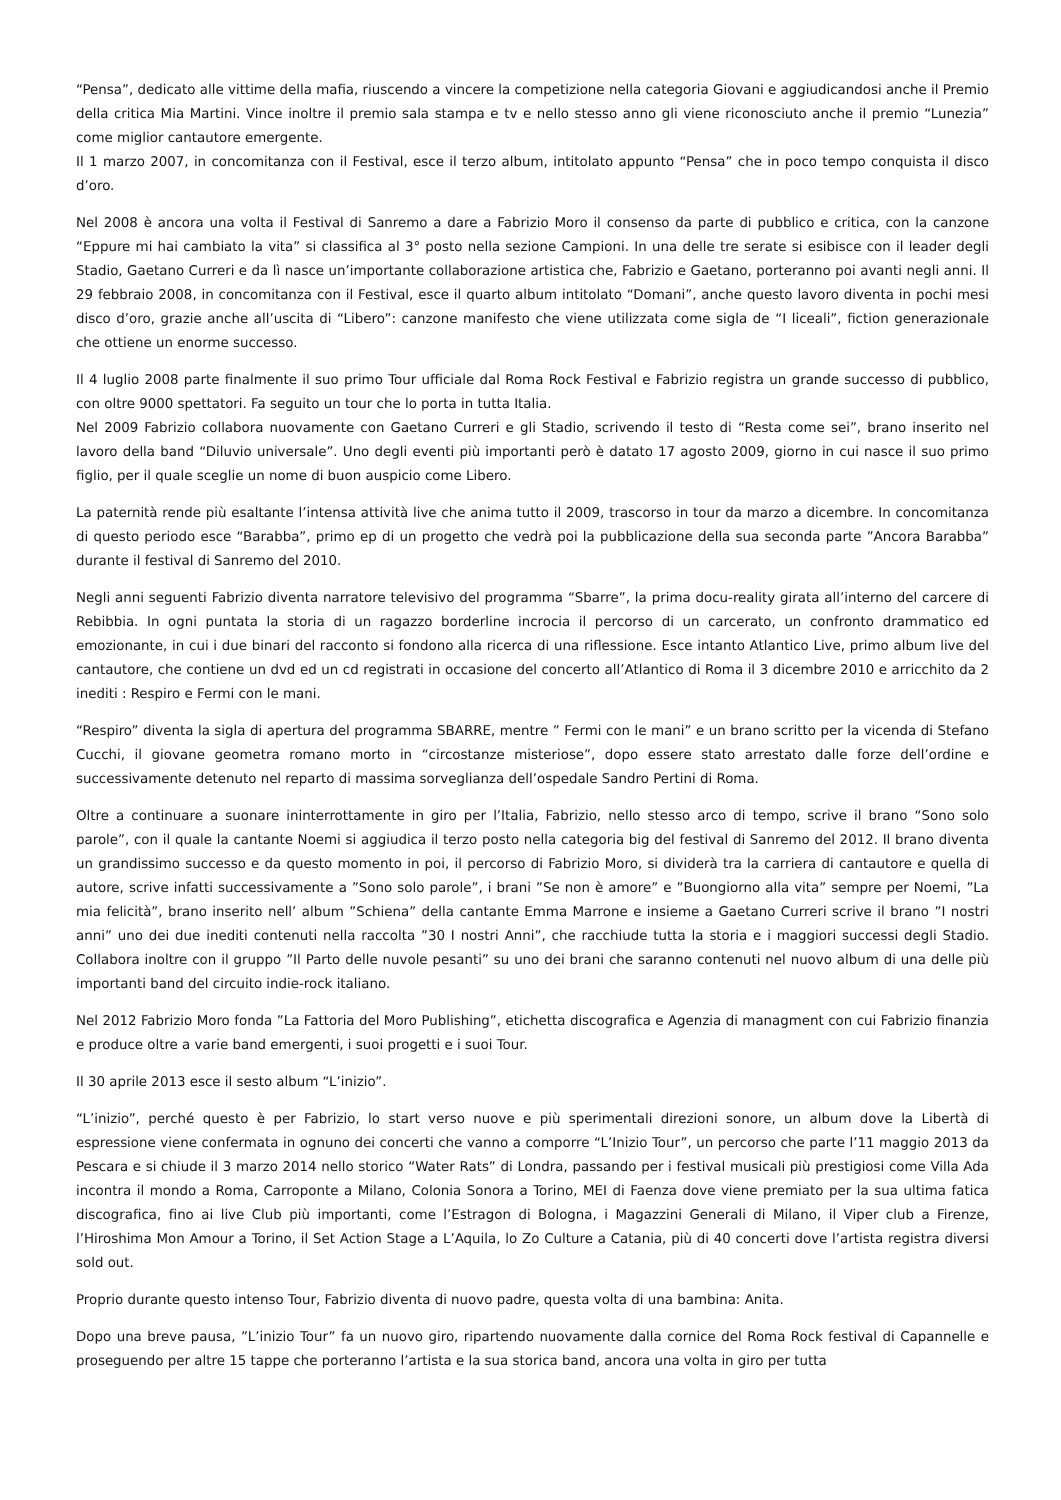“Pensa”, dedicato alle vittime della mafia, riuscendo a vincere la competizione nella categoria Giovani e aggiudicandosi anche il Premio della critica Mia Martini. Vince inoltre il premio sala stampa e tv e nello stesso anno gli viene riconosciuto anche il premio “Lunezia” come miglior cantautore emergente.
Il 1 marzo 2007, in concomitanza con il Festival, esce il terzo album, intitolato appunto “Pensa” che in poco tempo conquista il disco d’oro.
Nel 2008 è ancora una volta il Festival di Sanremo a dare a Fabrizio Moro il consenso da parte di pubblico e critica, con la canzone “Eppure mi hai cambiato la vita” si classifica al 3° posto nella sezione Campioni. In una delle tre serate si esibisce con il leader degli Stadio, Gaetano Curreri e da lì nasce un’importante collaborazione artistica che, Fabrizio e Gaetano, porteranno poi avanti negli anni. Il 29 febbraio 2008, in concomitanza con il Festival, esce il quarto album intitolato “Domani”, anche questo lavoro diventa in pochi mesi disco d’oro, grazie anche all’uscita di “Libero”: canzone manifesto che viene utilizzata come sigla de “I liceali”, fiction generazionale che ottiene un enorme successo.
Il 4 luglio 2008 parte finalmente il suo primo Tour ufficiale dal Roma Rock Festival e Fabrizio registra un grande successo di pubblico, con oltre 9000 spettatori. Fa seguito un tour che lo porta in tutta Italia.
Nel 2009 Fabrizio collabora nuovamente con Gaetano Curreri e gli Stadio, scrivendo il testo di “Resta come sei”, brano inserito nel lavoro della band “Diluvio universale”. Uno degli eventi più importanti però è datato 17 agosto 2009, giorno in cui nasce il suo primo figlio, per il quale sceglie un nome di buon auspicio come Libero.
La paternità rende più esaltante l’intensa attività live che anima tutto il 2009, trascorso in tour da marzo a dicembre. In concomitanza di questo periodo esce “Barabba”, primo ep di un progetto che vedrà poi la pubblicazione della sua seconda parte ”Ancora Barabba” durante il festival di Sanremo del 2010.
Negli anni seguenti Fabrizio diventa narratore televisivo del programma “Sbarre”, la prima docu-reality girata all’interno del carcere di Rebibbia. In ogni puntata la storia di un ragazzo borderline incrocia il percorso di un carcerato, un confronto drammatico ed emozionante, in cui i due binari del racconto si fondono alla ricerca di una riflessione. Esce intanto Atlantico Live, primo album live del cantautore, che contiene un dvd ed un cd registrati in occasione del concerto all’Atlantico di Roma il 3 dicembre 2010 e arricchito da 2 inediti : Respiro e Fermi con le mani.
“Respiro” diventa la sigla di apertura del programma SBARRE, mentre ” Fermi con le mani” e un brano scritto per la vicenda di Stefano Cucchi, il giovane geometra romano morto in “circostanze misteriose”, dopo essere stato arrestato dalle forze dell’ordine e successivamente detenuto nel reparto di massima sorveglianza dell’ospedale Sandro Pertini di Roma.
Oltre a continuare a suonare ininterrottamente in giro per l’Italia, Fabrizio, nello stesso arco di tempo, scrive il brano “Sono solo parole”, con il quale la cantante Noemi si aggiudica il terzo posto nella categoria big del festival di Sanremo del 2012. Il brano diventa un grandissimo successo e da questo momento in poi, il percorso di Fabrizio Moro, si dividerà tra la carriera di cantautore e quella di autore, scrive infatti successivamente a ”Sono solo parole”, i brani ”Se non è amore” e ”Buongiorno alla vita” sempre per Noemi, ”La mia felicità”, brano inserito nell’ album ”Schiena” della cantante Emma Marrone e insieme a Gaetano Curreri scrive il brano ”I nostri anni” uno dei due inediti contenuti nella raccolta ”30 I nostri Anni”, che racchiude tutta la storia e i maggiori successi degli Stadio. Collabora inoltre con il gruppo ”Il Parto delle nuvole pesanti” su uno dei brani che saranno contenuti nel nuovo album di una delle più importanti band del circuito indie-rock italiano.
Nel 2012 Fabrizio Moro fonda ”La Fattoria del Moro Publishing”, etichetta discografica e Agenzia di managment con cui Fabrizio finanzia e produce oltre a varie band emergenti, i suoi progetti e i suoi Tour.
Il 30 aprile 2013 esce il sesto album “L’inizio”.
“L’inizio”, perché questo è per Fabrizio, lo start verso nuove e più sperimentali direzioni sonore, un album dove la Libertà di espressione viene confermata in ognuno dei concerti che vanno a comporre “L’Inizio Tour”, un percorso che parte l’11 maggio 2013 da Pescara e si chiude il 3 marzo 2014 nello storico “Water Rats” di Londra, passando per i festival musicali più prestigiosi come Villa Ada incontra il mondo a Roma, Carroponte a Milano, Colonia Sonora a Torino, MEI di Faenza dove viene premiato per la sua ultima fatica discografica, fino ai live Club più importanti, come l’Estragon di Bologna, i Magazzini Generali di Milano, il Viper club a Firenze, l’Hiroshima Mon Amour a Torino, il Set Action Stage a L’Aquila, lo Zo Culture a Catania, più di 40 concerti dove l’artista registra diversi sold out.
Proprio durante questo intenso Tour, Fabrizio diventa di nuovo padre, questa volta di una bambina: Anita.
Dopo una breve pausa, ”L’inizio Tour” fa un nuovo giro, ripartendo nuovamente dalla cornice del Roma Rock festival di Capannelle e proseguendo per altre 15 tappe che porteranno l’artista e la sua storica band, ancora una volta in giro per tutta